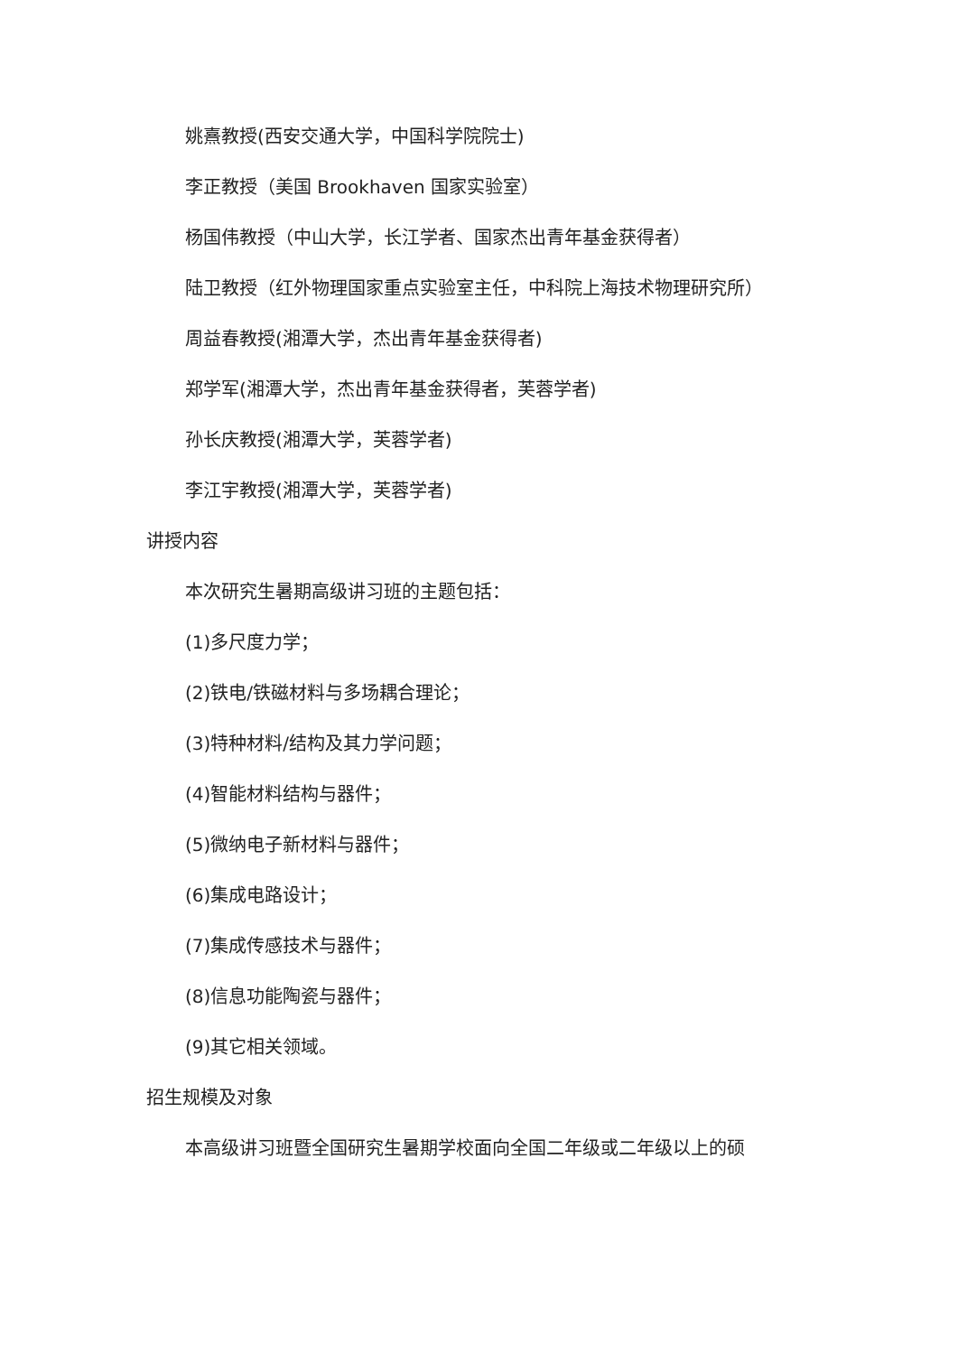姚熹教授(西安交通大学，中国科学院院士)
李正教授（美国 Brookhaven 国家实验室）
杨国伟教授（中山大学，长江学者、国家杰出青年基金获得者）
陆卫教授（红外物理国家重点实验室主任，中科院上海技术物理研究所）
周益春教授(湘潭大学，杰出青年基金获得者)
郑学军(湘潭大学，杰出青年基金获得者，芙蓉学者)
孙长庆教授(湘潭大学，芙蓉学者)
李江宇教授(湘潭大学，芙蓉学者)
讲授内容
本次研究生暑期高级讲习班的主题包括：
(1)多尺度力学；
(2)铁电/铁磁材料与多场耦合理论；
(3)特种材料/结构及其力学问题；
(4)智能材料结构与器件；
(5)微纳电子新材料与器件；
(6)集成电路设计；
(7)集成传感技术与器件；
(8)信息功能陶瓷与器件；
(9)其它相关领域。
招生规模及对象
本高级讲习班暨全国研究生暑期学校面向全国二年级或二年级以上的硕